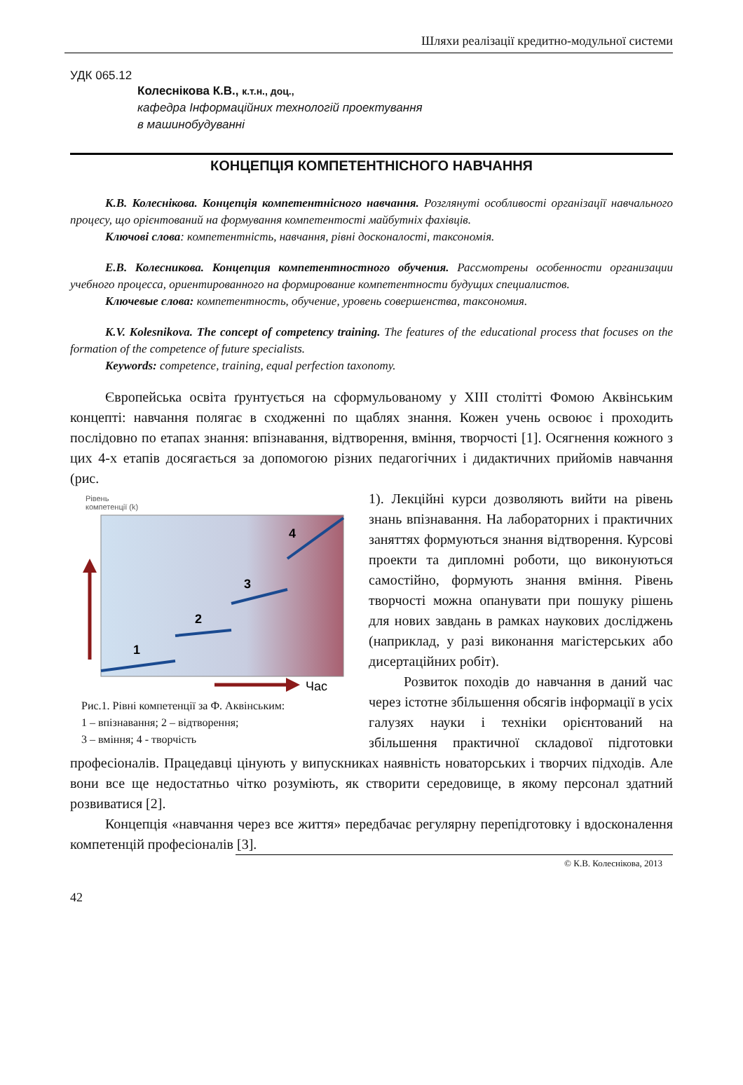Шляхи реалізації кредитно-модульної системи
УДК 065.12
Колеснікова К.В., к.т.н., доц.,
кафедра Інформаційних технологій проектування
в машинобудуванні
КОНЦЕПЦІЯ КОМПЕТЕНТНІСНОГО НАВЧАННЯ
К.В. Колеснікова. Концепція компетентнісного навчання. Розглянуті особливості організації навчального процесу, що орієнтований на формування компетентості майбутніх фахівців.
Ключові слова: компетентність, навчання, рівні досконалості, таксономія.
Е.В. Колесникова. Концепция компетентностного обучения. Рассмотрены особенности организации учебного процесса, ориентированного на формирование компетентности будущих специалистов.
Ключевые слова: компетентность, обучение, уровень совершенства, таксономия.
K.V. Kolesnikova. The concept of competency training. The features of the educational process that focuses on the formation of the competence of future specialists.
Keywords: competence, training, equal perfection taxonomy.
Європейська освіта ґрунтується на сформульованому у XIII столітті Фомою Аквінським концепті: навчання полягає в сходженні по щаблях знання. Кожен учень освоює і проходить послідовно по етапах знання: впізнавання, відтворення, вміння, творчості [1]. Осягнення кожного з цих 4-х етапів досягається за допомогою різних педагогічних і дидактичних прийомів навчання (рис.
Рівень
компетенції (k)
1
2
3
4
Час
Рис.1. Рівні компетенції за Ф. Аквінським:
1 – впізнавання; 2 – відтворення;
3 – вміння; 4 - творчість
1). Лекційні курси дозволяють вийти на рівень знань впізнавання. На лабораторних і практичних заняттях формуються знання відтворення. Курсові проекти та дипломні роботи, що виконуються самостійно, формують знання вміння. Рівень творчості можна опанувати при пошуку рішень для нових завдань в рамках наукових досліджень (наприклад, у разі виконання магістерських або дисертаційних робіт).
Розвиток походів до навчання в даний час через істотне збільшення обсягів інформації в усіх галузях науки і техніки орієнтований на збільшення практичної складової підготовки професіоналів. Працедавці цінують у випускниках наявність новаторських і творчих підходів. Але вони все ще недостатньо чітко розуміють, як створити середовище, в якому персонал здатний розвиватися [2].
Концепція «навчання через все життя» передбачає регулярну перепідготовку і вдосконалення компетенцій професіоналів [3].
© К.В. Колеснікова, 2013
42